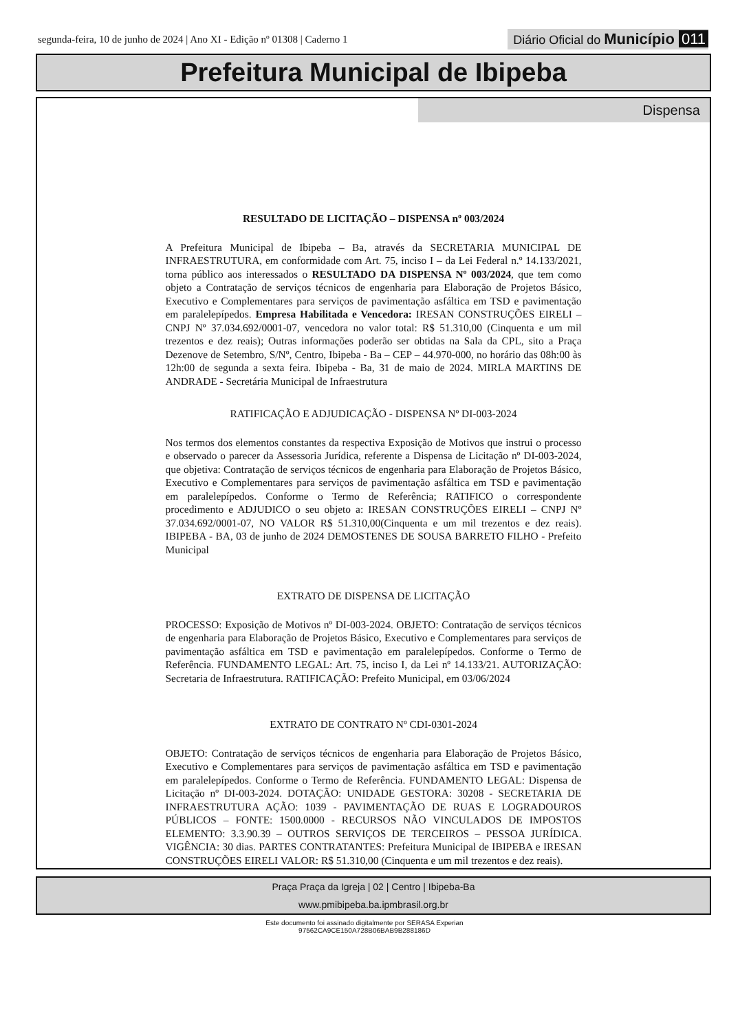segunda-feira, 10 de junho de 2024 | Ano XI - Edição nº 01308 | Caderno 1 Diário Oficial do Município 011
Prefeitura Municipal de Ibipeba
Dispensa
RESULTADO DE LICITAÇÃO – DISPENSA nº 003/2024
A Prefeitura Municipal de Ibipeba – Ba, através da SECRETARIA MUNICIPAL DE INFRAESTRUTURA, em conformidade com Art. 75, inciso I – da Lei Federal n.º 14.133/2021, torna público aos interessados o RESULTADO DA DISPENSA Nº 003/2024, que tem como objeto a Contratação de serviços técnicos de engenharia para Elaboração de Projetos Básico, Executivo e Complementares para serviços de pavimentação asfáltica em TSD e pavimentação em paralelepípedos. Empresa Habilitada e Vencedora: IRESAN CONSTRUÇÕES EIRELI – CNPJ Nº 37.034.692/0001-07, vencedora no valor total: R$ 51.310,00 (Cinquenta e um mil trezentos e dez reais); Outras informações poderão ser obtidas na Sala da CPL, sito a Praça Dezenove de Setembro, S/Nº, Centro, Ibipeba - Ba – CEP – 44.970-000, no horário das 08h:00 às 12h:00 de segunda a sexta feira. Ibipeba - Ba, 31 de maio de 2024. MIRLA MARTINS DE ANDRADE - Secretária Municipal de Infraestrutura
RATIFICAÇÃO E ADJUDICAÇÃO - DISPENSA Nº DI-003-2024
Nos termos dos elementos constantes da respectiva Exposição de Motivos que instrui o processo e observado o parecer da Assessoria Jurídica, referente a Dispensa de Licitação nº DI-003-2024, que objetiva: Contratação de serviços técnicos de engenharia para Elaboração de Projetos Básico, Executivo e Complementares para serviços de pavimentação asfáltica em TSD e pavimentação em paralelepípedos. Conforme o Termo de Referência; RATIFICO o correspondente procedimento e ADJUDICO o seu objeto a: IRESAN CONSTRUÇÕES EIRELI – CNPJ Nº 37.034.692/0001-07, NO VALOR R$ 51.310,00(Cinquenta e um mil trezentos e dez reais). IBIPEBA - BA, 03 de junho de 2024 DEMOSTENES DE SOUSA BARRETO FILHO - Prefeito Municipal
EXTRATO DE DISPENSA DE LICITAÇÃO
PROCESSO: Exposição de Motivos nº DI-003-2024. OBJETO: Contratação de serviços técnicos de engenharia para Elaboração de Projetos Básico, Executivo e Complementares para serviços de pavimentação asfáltica em TSD e pavimentação em paralelepípedos. Conforme o Termo de Referência. FUNDAMENTO LEGAL: Art. 75, inciso I, da Lei nº 14.133/21. AUTORIZAÇÃO: Secretaria de Infraestrutura. RATIFICAÇÃO: Prefeito Municipal, em 03/06/2024
EXTRATO DE CONTRATO Nº CDI-0301-2024
OBJETO: Contratação de serviços técnicos de engenharia para Elaboração de Projetos Básico, Executivo e Complementares para serviços de pavimentação asfáltica em TSD e pavimentação em paralelepípedos. Conforme o Termo de Referência. FUNDAMENTO LEGAL: Dispensa de Licitação nº DI-003-2024. DOTAÇÃO: UNIDADE GESTORA: 30208 - SECRETARIA DE INFRAESTRUTURA AÇÃO: 1039 - PAVIMENTAÇÃO DE RUAS E LOGRADOUROS PÚBLICOS – FONTE: 1500.0000 - RECURSOS NÃO VINCULADOS DE IMPOSTOS ELEMENTO: 3.3.90.39 – OUTROS SERVIÇOS DE TERCEIROS – PESSOA JURÍDICA. VIGÊNCIA: 30 dias. PARTES CONTRATANTES: Prefeitura Municipal de IBIPEBA e IRESAN CONSTRUÇÕES EIRELI VALOR: R$ 51.310,00 (Cinquenta e um mil trezentos e dez reais).
Praça Praça da Igreja | 02 | Centro | Ibipeba-Ba
www.pmibipeba.ba.ipmbrasil.org.br
Este documento foi assinado digitalmente por SERASA Experian
97562CA9CE150A728B06BAB9B288186D